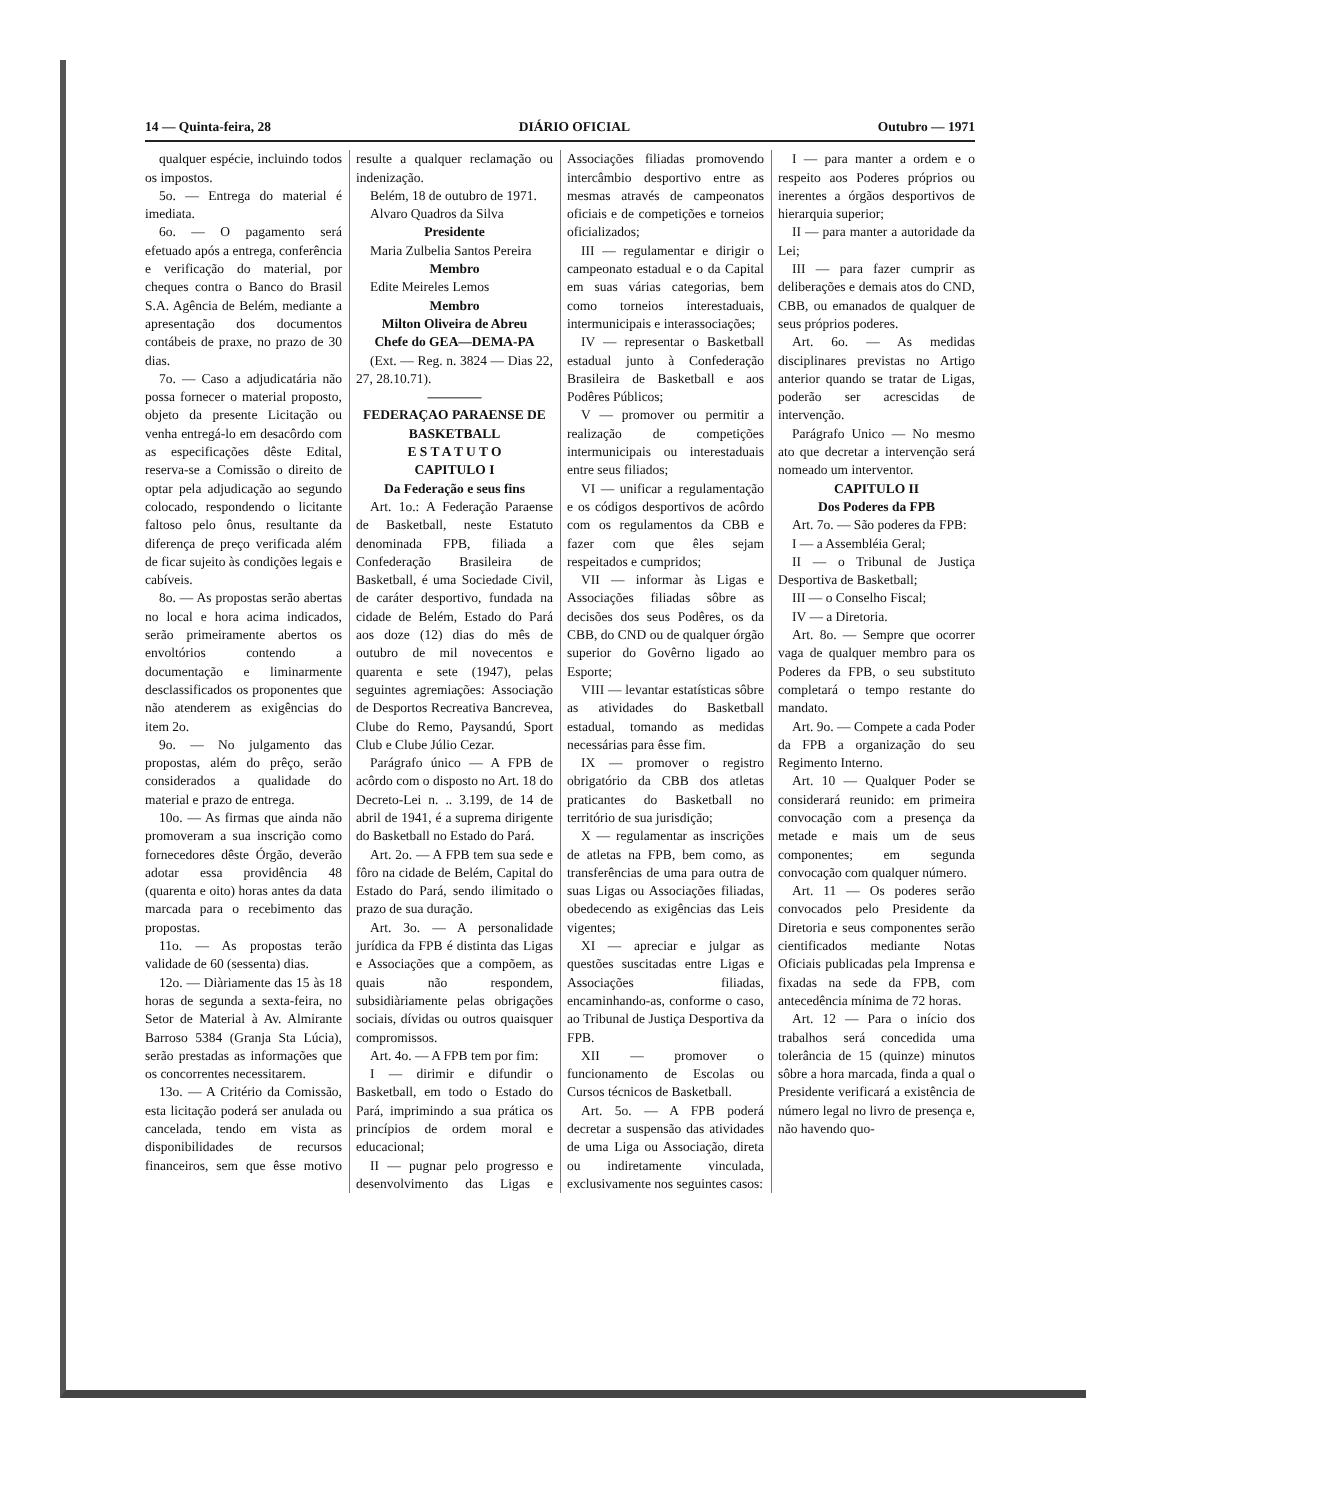14 — Quinta-feira, 28 DIÁRIO OFICIAL Outubro — 1971
qualquer espécie, incluindo todos os impostos.
5o. — Entrega do material é imediata.
6o. — O pagamento será efetuado após a entrega, conferência e verificação do material, por cheques contra o Banco do Brasil S.A. Agência de Belém, mediante a apresentação dos documentos contábeis de praxe, no prazo de 30 dias.
7o. — Caso a adjudicatária não possa fornecer o material proposto, objeto da presente Licitação ou venha entregá-lo em desacôrdo com as especificações dêste Edital, reserva-se a Comissão o direito de optar pela adjudicação ao segundo colocado, respondendo o licitante faltoso pelo ônus, resultante da diferença de preço verificada além de ficar sujeito às condições legais e cabíveis.
8o. — As propostas serão abertas no local e hora acima indicados, serão primeiramente abertos os envoltórios contendo a documentação e liminarmente desclassificados os proponentes que não atenderem as exigências do item 2o.
9o. — No julgamento das propostas, além do prêço, serão considerados a qualidade do material e prazo de entrega.
10o. — As firmas que ainda não promoveram a sua inscrição como fornecedores dêste Órgão, deverão adotar essa providência 48 (quarenta e oito) horas antes da data marcada para o recebimento das propostas.
11o. — As propostas terão validade de 60 (sessenta) dias.
12o. — Diàriamente das 15 às 18 horas de segunda a sexta-feira, no Setor de Material à Av. Almirante Barroso 5384 (Granja Sta Lúcia), serão prestadas as informações que os concorrentes necessitarem.
13o. — A Critério da Comissão, esta licitação poderá ser anulada ou cancelada, tendo em vista as disponibilidades de recursos financeiros, sem que êsse motivo resulte a qualquer reclamação ou indenização.
Belém, 18 de outubro de 1971.
Alvaro Quadros da Silva
Presidente
Maria Zulbelia Santos Pereira
Membro
Edite Meireles Lemos
Membro
Milton Oliveira de Abreu
Chefe do GEA—DEMA-PA
(Ext. — Reg. n. 3824 — Dias 22, 27, 28.10.71).
————
FEDERAÇAO PARAENSE DE BASKETBALL
E S T A T U T O
CAPITULO I
Da Federação e seus fins
Art. 1o.: A Federação Paraense de Basketball, neste Estatuto denominada FPB, filiada a Confederação Brasileira de Basketball, é uma Sociedade Civil, de caráter desportivo, fundada na cidade de Belém, Estado do Pará aos doze (12) dias do mês de outubro de mil novecentos e quarenta e sete (1947), pelas seguintes agremiações: Associação de Desportos Recreativa Bancrevea, Clube do Remo, Paysandú, Sport Club e Clube Júlio Cezar.
Parágrafo único — A FPB de acôrdo com o disposto no Art. 18 do Decreto-Lei n. .. 3.199, de 14 de abril de 1941, é a suprema dirigente do Basketball no Estado do Pará.
Art. 2o. — A FPB tem sua sede e fôro na cidade de Belém, Capital do Estado do Pará, sendo ilimitado o prazo de sua duração.
Art. 3o. — A personalidade jurídica da FPB é distinta das Ligas e Associações que a compõem, as quais não respondem, subsidiàriamente pelas obrigações sociais, dívidas ou outros quaisquer compromissos.
Art. 4o. — A FPB tem por fim:
I — dirimir e difundir o Basketball, em todo o Estado do Pará, imprimindo a sua prática os princípios de ordem moral e educacional;
II — pugnar pelo progresso e desenvolvimento das Ligas e Associações filiadas promovendo intercâmbio desportivo entre as mesmas através de campeonatos oficiais e de competições e torneios oficializados;
III — regulamentar e dirigir o campeonato estadual e o da Capital em suas várias categorias, bem como torneios interestaduais, intermunicipais e interassociações;
IV — representar o Basketball estadual junto à Confederação Brasileira de Basketball e aos Podêres Públicos;
V — promover ou permitir a realização de competições intermunicipais ou interestaduais entre seus filiados;
VI — unificar a regulamentação e os códigos desportivos de acôrdo com os regulamentos da CBB e fazer com que êles sejam respeitados e cumpridos;
VII — informar às Ligas e Associações filiadas sôbre as decisões dos seus Podêres, os da CBB, do CND ou de qualquer órgão superior do Govêrno ligado ao Esporte;
VIII — levantar estatísticas sôbre as atividades do Basketball estadual, tomando as medidas necessárias para êsse fim.
IX — promover o registro obrigatório da CBB dos atletas praticantes do Basketball no território de sua jurisdição;
X — regulamentar as inscrições de atletas na FPB, bem como, as transferências de uma para outra de suas Ligas ou Associações filiadas, obedecendo as exigências das Leis vigentes;
XI — apreciar e julgar as questões suscitadas entre Ligas e Associações filiadas, encaminhando-as, conforme o caso, ao Tribunal de Justiça Desportiva da FPB.
XII — promover o funcionamento de Escolas ou Cursos técnicos de Basketball.
Art. 5o. — A FPB poderá decretar a suspensão das atividades de uma Liga ou Associação, direta ou indiretamente vinculada, exclusivamente nos seguintes casos:
I — para manter a ordem e o respeito aos Poderes próprios ou inerentes a órgãos desportivos de hierarquia superior;
II — para manter a autoridade da Lei;
III — para fazer cumprir as deliberações e demais atos do CND, CBB, ou emanados de qualquer de seus próprios poderes.
Art. 6o. — As medidas disciplinares previstas no Artigo anterior quando se tratar de Ligas, poderão ser acrescidas de intervenção.
Parágrafo Unico — No mesmo ato que decretar a intervenção será nomeado um interventor.
CAPITULO II
Dos Poderes da FPB
Art. 7o. — São poderes da FPB:
I — a Assembléia Geral;
II — o Tribunal de Justiça Desportiva de Basketball;
III — o Conselho Fiscal;
IV — a Diretoria.
Art. 8o. — Sempre que ocorrer vaga de qualquer membro para os Poderes da FPB, o seu substituto completará o tempo restante do mandato.
Art. 9o. — Compete a cada Poder da FPB a organização do seu Regimento Interno.
Art. 10 — Qualquer Poder se considerará reunido: em primeira convocação com a presença da metade e mais um de seus componentes; em segunda convocação com qualquer número.
Art. 11 — Os poderes serão convocados pelo Presidente da Diretoria e seus componentes serão cientificados mediante Notas Oficiais publicadas pela Imprensa e fixadas na sede da FPB, com antecedência mínima de 72 horas.
Art. 12 — Para o início dos trabalhos será concedida uma tolerância de 15 (quinze) minutos sôbre a hora marcada, finda a qual o Presidente verificará a existência de número legal no livro de presença e, não havendo quo-